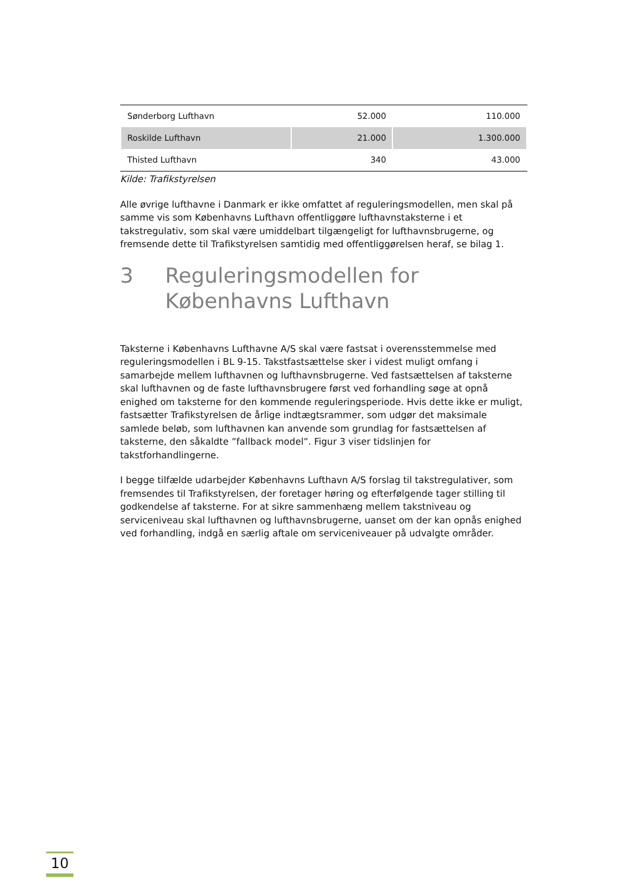| Sønderborg Lufthavn | 52.000 | 110.000 |
| Roskilde Lufthavn | 21.000 | 1.300.000 |
| Thisted Lufthavn | 340 | 43.000 |
Kilde: Trafikstyrelsen
Alle øvrige lufthavne i Danmark er ikke omfattet af reguleringsmodellen, men skal på samme vis som Københavns Lufthavn offentliggøre lufthavnstaksterne i et takstregulativ, som skal være umiddelbart tilgængeligt for lufthavnsbrugerne, og fremsende dette til Trafikstyrelsen samtidig med offentliggørelsen heraf, se bilag 1.
3 Reguleringsmodellen for Københavns Lufthavn
Taksterne i Københavns Lufthavne A/S skal være fastsat i overensstemmelse med reguleringsmodellen i BL 9-15. Takstfastsættelse sker i videst muligt omfang i samarbejde mellem lufthavnen og lufthavnsbrugerne. Ved fastsættelsen af taksterne skal lufthavnen og de faste lufthavnsbrugere først ved forhandling søge at opnå enighed om taksterne for den kommende reguleringsperiode. Hvis dette ikke er muligt, fastsætter Trafikstyrelsen de årlige indtægtsrammer, som udgør det maksimale samlede beløb, som lufthavnen kan anvende som grundlag for fastsættelsen af taksterne, den såkaldte ”fallback model”. Figur 3 viser tidslinjen for takstforhandlingerne.
I begge tilfælde udarbejder Københavns Lufthavn A/S forslag til takstregulativer, som fremsendes til Trafikstyrelsen, der foretager høring og efterfølgende tager stilling til godkendelse af taksterne. For at sikre sammenhæng mellem takstniveau og serviceniveau skal lufthavnen og lufthavnsbrugerne, uanset om der kan opnås enighed ved forhandling, indgå en særlig aftale om serviceniveauer på udvalgte områder.
10